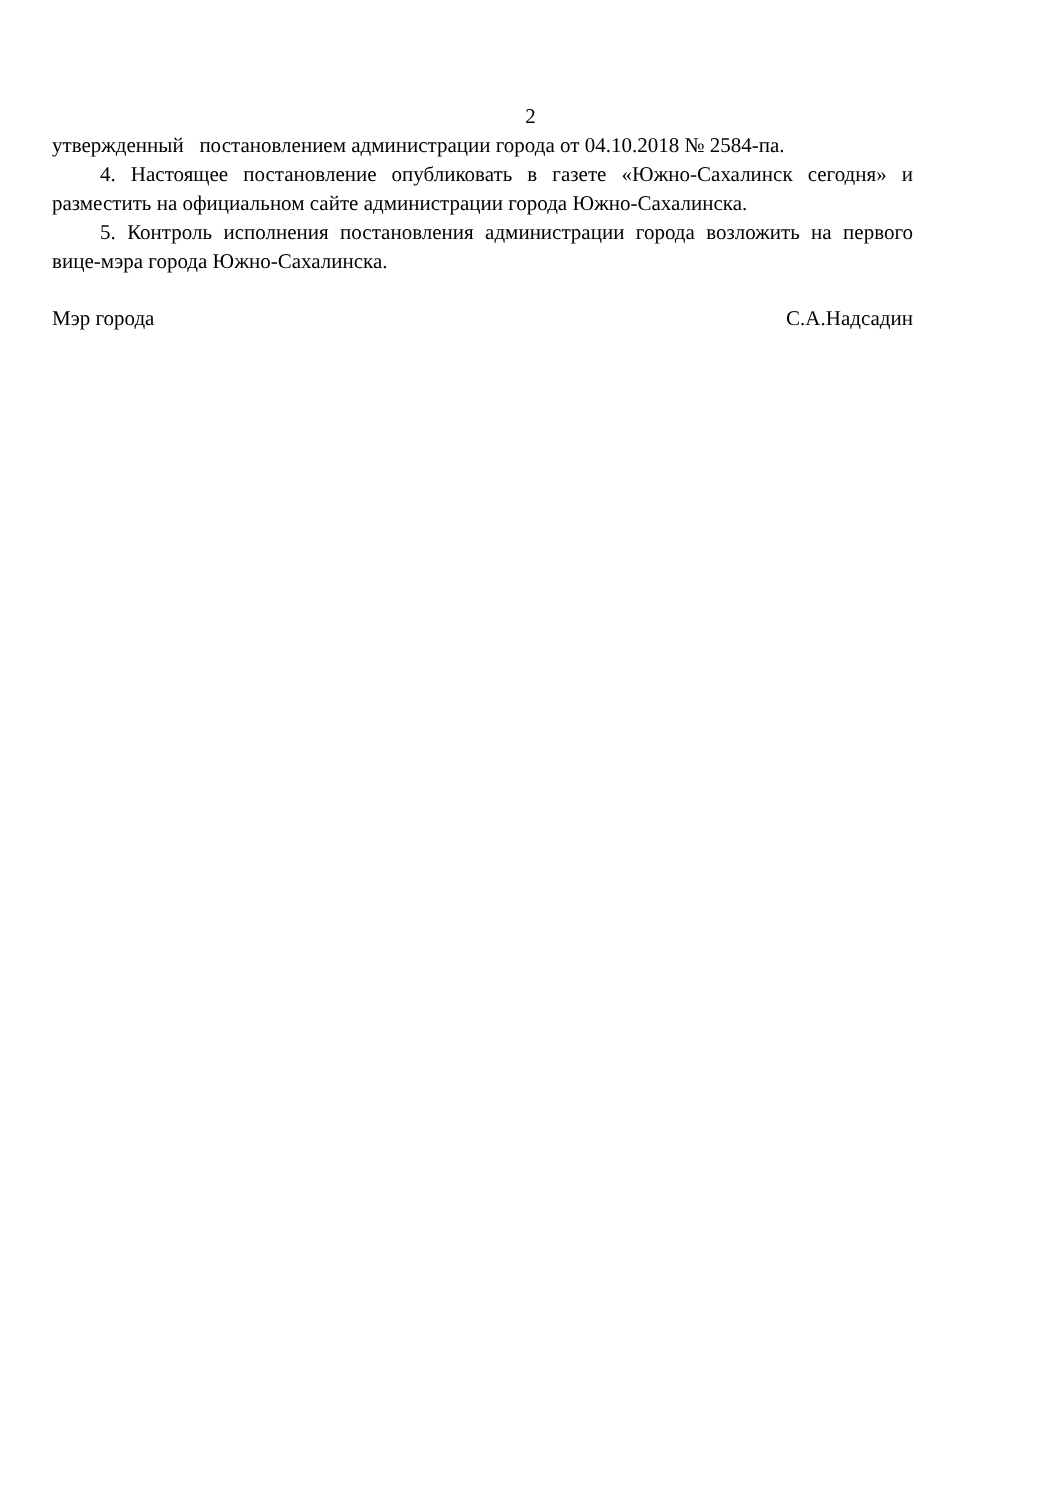2
утвержденный постановлением администрации города от 04.10.2018 № 2584-па.
4. Настоящее постановление опубликовать в газете «Южно-Сахалинск сегодня» и разместить на официальном сайте администрации города Южно-Сахалинска.
5. Контроль исполнения постановления администрации города возложить на первого вице-мэра города Южно-Сахалинска.
Мэр города С.А.Надсадин